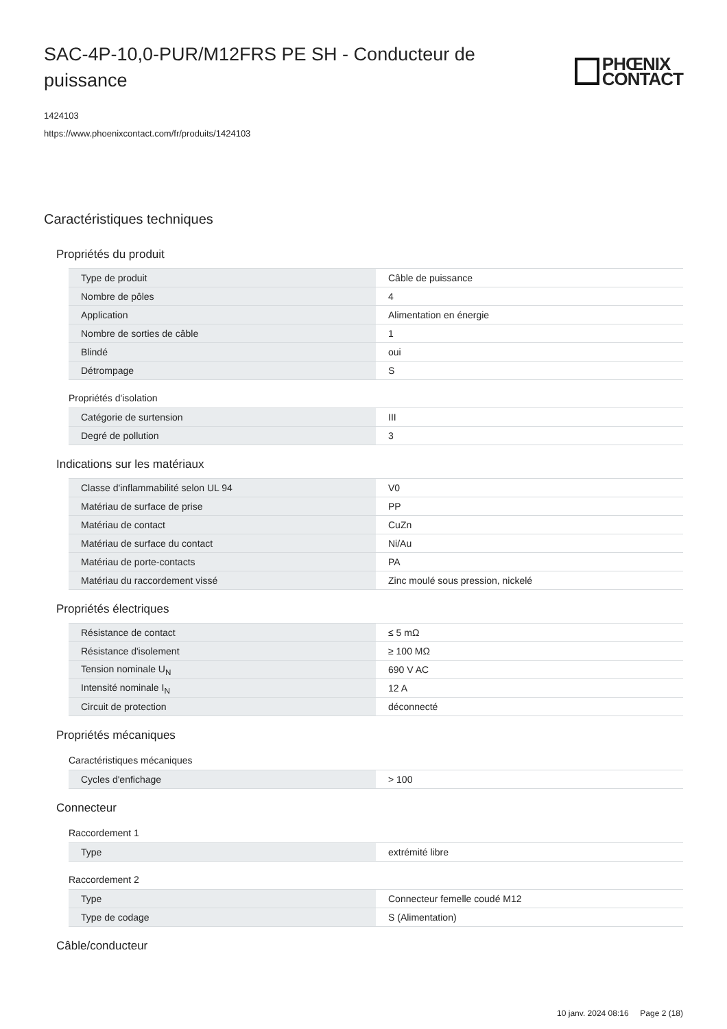SAC-4P-10,0-PUR/M12FRS PE SH - Conducteur de puissance
PHŒNIX
CONTACT
1424103
https://www.phoenixcontact.com/fr/produits/1424103
Caractéristiques techniques
Propriétés du produit
| Type de produit | Câble de puissance |
| Nombre de pôles | 4 |
| Application | Alimentation en énergie |
| Nombre de sorties de câble | 1 |
| Blindé | oui |
| Détrompage | S |
Propriétés d'isolation
| Catégorie de surtension | III |
| Degré de pollution | 3 |
Indications sur les matériaux
| Classe d'inflammabilité selon UL 94 | V0 |
| Matériau de surface de prise | PP |
| Matériau de contact | CuZn |
| Matériau de surface du contact | Ni/Au |
| Matériau de porte-contacts | PA |
| Matériau du raccordement vissé | Zinc moulé sous pression, nickelé |
Propriétés électriques
| Résistance de contact | ≤ 5 mΩ |
| Résistance d'isolement | ≥ 100 MΩ |
| Tension nominale U<sub>N</sub> | 690 V AC |
| Intensité nominale I<sub>N</sub> | 12 A |
| Circuit de protection | déconnecté |
Propriétés mécaniques
Caractéristiques mécaniques
| Cycles d'enfichage | > 100 |
Connecteur
Raccordement 1
| Type | extrémité libre |
Raccordement 2
| Type | Connecteur femelle coudé M12 |
| Type de codage | S (Alimentation) |
Câble/conducteur
10 janv. 2024 08:16 Page 2 (18)